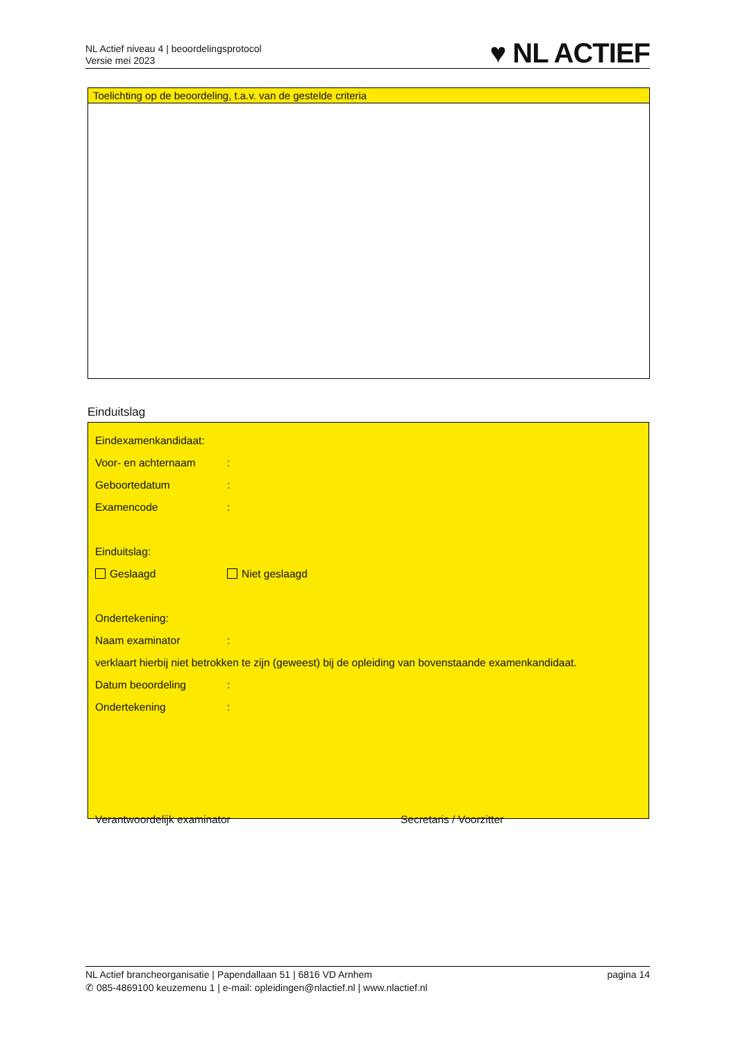NL Actief niveau 4 | beoordelingsprotocol
Versie mei 2023
♥ NL ACTIEF
Toelichting op de beoordeling, t.a.v. van de gestelde criteria
Einduitslag
Eindexamenkandidaat:
Voor- en achternaam:
Geboortedatum:
Examencode:
Einduitslag:
Geslaagd Niet geslaagd
Ondertekening:
Naam examinator:
verklaart hierbij niet betrokken te zijn (geweest) bij de opleiding van bovenstaande examenkandidaat.
Datum beoordeling:
Ondertekening:
Verantwoordelijk examinator Secretaris / Voorzitter
NL Actief brancheorganisatie | Papendallaan 51 | 6816 VD Arnhem pagina 14
✆ 085-4869100 keuzemenu 1 | e-mail: opleidingen@nlactief.nl | www.nlactief.nl